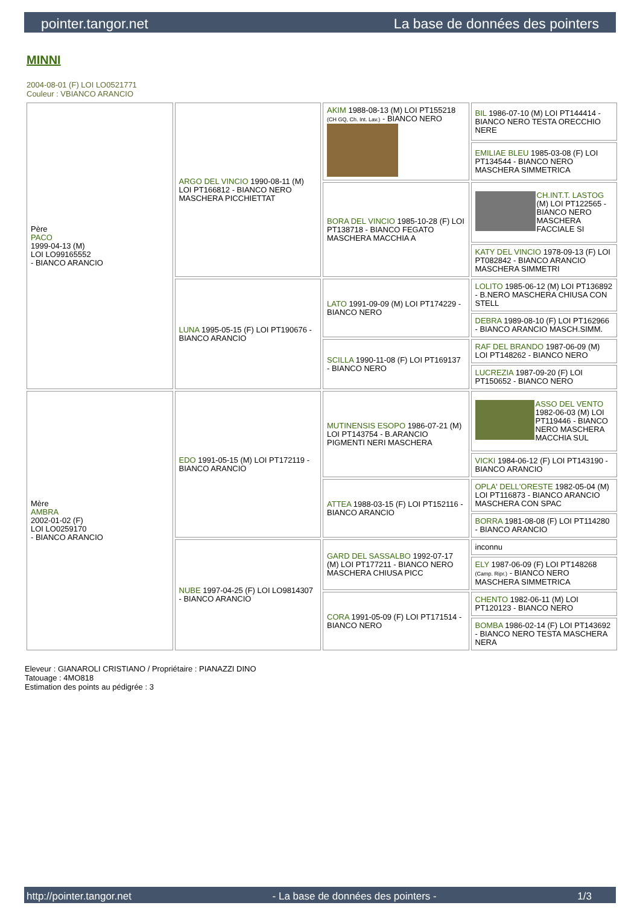pointer.tangor.net La base de données des pointers
MINNI
2004-08-01 (F) LOI LO0521771
Couleur : VBIANCO ARANCIO
| Père PACO 1999-04-13 (M) LOI LO99165552 - BIANCO ARANCIO | ARGO DEL VINCIO 1990-08-11 (M) LOI PT166812 - BIANCO NERO MASCHERA PICCHIETTAT | AKIM 1988-08-13 (M) LOI PT155218 (CH GQ, Ch. Int. Lav.) - BIANCO NERO | BIL 1986-07-10 (M) LOI PT144414 - BIANCO NERO TESTA ORECCHIO NERE |
| | | | EMILIAE BLEU 1985-03-08 (F) LOI PT134544 - BIANCO NERO MASCHERA SIMMETRICA |
| | | BORA DEL VINCIO 1985-10-28 (F) LOI PT138718 - BIANCO FEGATO MASCHERA MACCHIA A | CH.INT.T. LASTOG (M) LOI PT122565 - BIANCO NERO MASCHERA FACCIALE SI |
| | | | KATY DEL VINCIO 1978-09-13 (F) LOI PT082842 - BIANCO ARANCIO MASCHERA SIMMETRI |
| | LUNA 1995-05-15 (F) LOI PT190676 - BIANCO ARANCIO | LATO 1991-09-09 (M) LOI PT174229 - BIANCO NERO | LOLITO 1985-06-12 (M) LOI PT136892 - B.NERO MASCHERA CHIUSA CON STELL |
| | | | DEBRA 1989-08-10 (F) LOI PT162966 - BIANCO ARANCIO MASCH.SIMM. |
| | | SCILLA 1990-11-08 (F) LOI PT169137 - BIANCO NERO | RAF DEL BRANDO 1987-06-09 (M) LOI PT148262 - BIANCO NERO |
| | | | LUCREZIA 1987-09-20 (F) LOI PT150652 - BIANCO NERO |
| Mère AMBRA 2002-01-02 (F) LOI LO0259170 - BIANCO ARANCIO | EDO 1991-05-15 (M) LOI PT172119 - BIANCO ARANCIO | MUTINENSIS ESOPO 1986-07-21 (M) LOI PT143754 - B.ARANCIO PIGMENTI NERI MASCHERA | ASSO DEL VENTO 1982-06-03 (M) LOI PT119446 - BIANCO NERO MASCHERA MACCHIA SUL |
| | | | VICKI 1984-06-12 (F) LOI PT143190 - BIANCO ARANCIO |
| | | ATTEA 1988-03-15 (F) LOI PT152116 - BIANCO ARANCIO | OPLA' DELL'ORESTE 1982-05-04 (M) LOI PT116873 - BIANCO ARANCIO MASCHERA CON SPAC |
| | | | BORRA 1981-08-08 (F) LOI PT114280 - BIANCO ARANCIO |
| | NUBE 1997-04-25 (F) LOI LO9814307 - BIANCO ARANCIO | GARD DEL SASSALBO 1992-07-17 (M) LOI PT177211 - BIANCO NERO MASCHERA CHIUSA PICC | inconnu |
| | | | ELY 1987-06-09 (F) LOI PT148268 (Camp. Ripr.) - BIANCO NERO MASCHERA SIMMETRICA |
| | | CORA 1991-05-09 (F) LOI PT171514 - BIANCO NERO | CHENTO 1982-06-11 (M) LOI PT120123 - BIANCO NERO |
| | | | BOMBA 1986-02-14 (F) LOI PT143692 - BIANCO NERO TESTA MASCHERA NERA |
Eleveur : GIANAROLI CRISTIANO / Propriétaire : PIANAZZI DINO
Tatouage : 4MO818
Estimation des points au pédigrée : 3
http://pointer.tangor.net - La base de données des pointers - 1/3